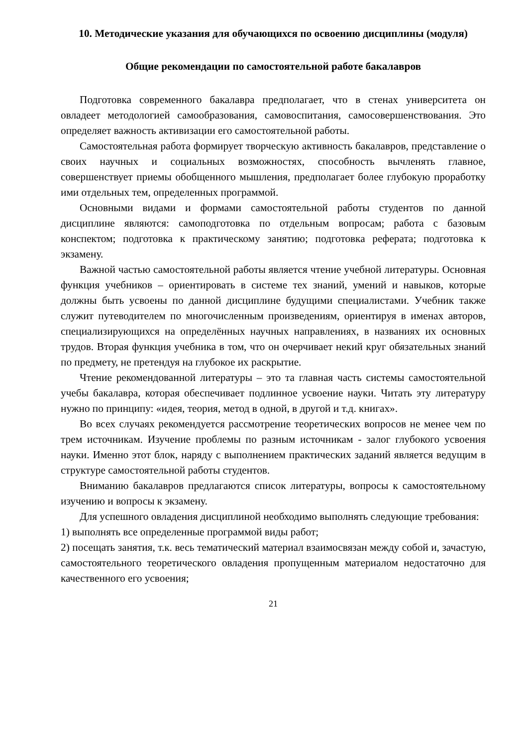10. Методические указания для обучающихся по освоению дисциплины (модуля)
Общие рекомендации по самостоятельной работе бакалавров
Подготовка современного бакалавра предполагает, что в стенах университета он овладеет методологией самообразования, самовоспитания, самосовершенствования. Это определяет важность активизации его самостоятельной работы.
Самостоятельная работа формирует творческую активность бакалавров, представление о своих научных и социальных возможностях, способность вычленять главное, совершенствует приемы обобщенного мышления, предполагает более глубокую проработку ими отдельных тем, определенных программой.
Основными видами и формами самостоятельной работы студентов по данной дисциплине являются: самоподготовка по отдельным вопросам; работа с базовым конспектом; подготовка к практическому занятию; подготовка реферата; подготовка к экзамену.
Важной частью самостоятельной работы является чтение учебной литературы. Основная функция учебников – ориентировать в системе тех знаний, умений и навыков, которые должны быть усвоены по данной дисциплине будущими специалистами. Учебник также служит путеводителем по многочисленным произведениям, ориентируя в именах авторов, специализирующихся на определённых научных направлениях, в названиях их основных трудов. Вторая функция учебника в том, что он очерчивает некий круг обязательных знаний по предмету, не претендуя на глубокое их раскрытие.
Чтение рекомендованной литературы – это та главная часть системы самостоятельной учебы бакалавра, которая обеспечивает подлинное усвоение науки. Читать эту литературу нужно по принципу: «идея, теория, метод в одной, в другой и т.д. книгах».
Во всех случаях рекомендуется рассмотрение теоретических вопросов не менее чем по трем источникам. Изучение проблемы по разным источникам - залог глубокого усвоения науки. Именно этот блок, наряду с выполнением практических заданий является ведущим в структуре самостоятельной работы студентов.
Вниманию бакалавров предлагаются список литературы, вопросы к самостоятельному изучению и вопросы к экзамену.
Для успешного овладения дисциплиной необходимо выполнять следующие требования:
1) выполнять все определенные программой виды работ;
2) посещать занятия, т.к. весь тематический материал взаимосвязан между собой и, зачастую, самостоятельного теоретического овладения пропущенным материалом недостаточно для качественного его усвоения;
21